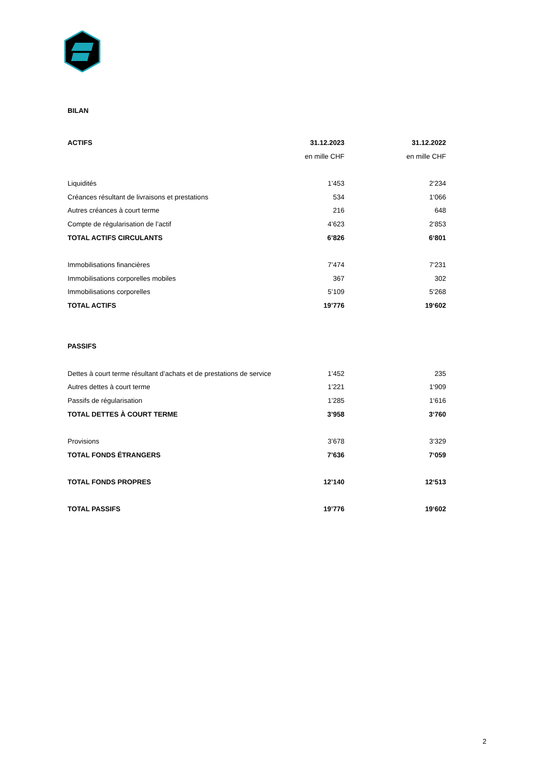BILAN
| ACTIFS | 31.12.2023 | | 31.12.2022 |
| | en mille CHF | | en mille CHF |
| Liquidités | 1’453 | | 2‘234 |
| Créances résultant de livraisons et prestations | 534 | | 1‘066 |
| Autres créances à court terme | 216 | | 648 |
| Compte de régularisation de l’actif | 4’623 | | 2‘853 |
| TOTAL ACTIFS CIRCULANTS | 6’826 | | 6‘801 |
| Immobilisations financières | 7’474 | | 7‘231 |
| Immobilisations corporelles mobiles | 367 | | 302 |
| Immobilisations corporelles | 5’109 | | 5‘268 |
| TOTAL ACTIFS | 19’776 | | 19‘602 |
| PASSIFS | | | |
| Dettes à court terme résultant d’achats et de prestations de service | 1’452 | | 235 |
| Autres dettes à court terme | 1’221 | | 1‘909 |
| Passifs de régularisation | 1’285 | | 1‘616 |
| TOTAL DETTES À COURT TERME | 3’958 | | 3‘760 |
| Provisions | 3’678 | | 3‘329 |
| TOTAL FONDS ÉTRANGERS | 7’636 | | 7‘059 |
| TOTAL FONDS PROPRES | 12’140 | | 12‘513 |
| TOTAL PASSIFS | 19’776 | | 19‘602 |
2